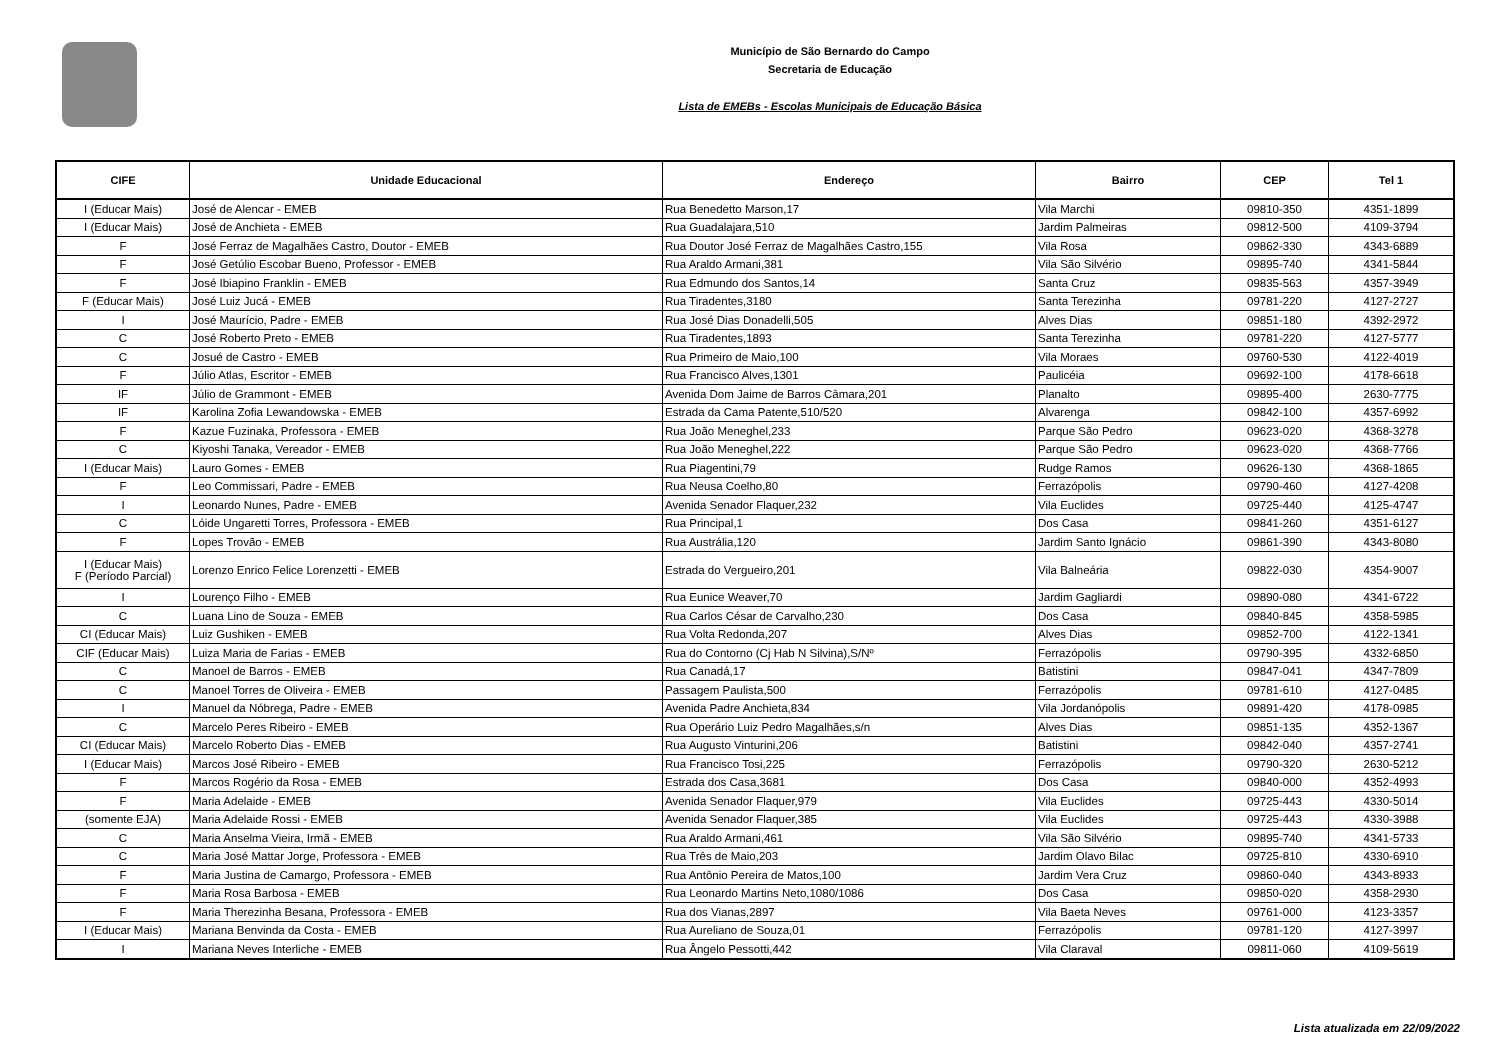Município de São Bernardo do Campo
Secretaria de Educação
Lista de EMEBs - Escolas Municipais de Educação Básica
| CIFE | Unidade Educacional | Endereço | Bairro | CEP | Tel 1 |
| --- | --- | --- | --- | --- | --- |
| I (Educar Mais) | José de Alencar - EMEB | Rua Benedetto Marson,17 | Vila Marchi | 09810-350 | 4351-1899 |
| I (Educar Mais) | José de Anchieta - EMEB | Rua Guadalajara,510 | Jardim Palmeiras | 09812-500 | 4109-3794 |
| F | José Ferraz de Magalhães Castro, Doutor - EMEB | Rua Doutor José Ferraz de Magalhães Castro,155 | Vila Rosa | 09862-330 | 4343-6889 |
| F | José Getúlio Escobar Bueno, Professor - EMEB | Rua Araldo Armani,381 | Vila São Silvério | 09895-740 | 4341-5844 |
| F | José Ibiapino Franklin - EMEB | Rua Edmundo dos Santos,14 | Santa Cruz | 09835-563 | 4357-3949 |
| F (Educar Mais) | José Luiz Jucá - EMEB | Rua Tiradentes,3180 | Santa Terezinha | 09781-220 | 4127-2727 |
| I | José Maurício, Padre - EMEB | Rua José Dias Donadelli,505 | Alves Dias | 09851-180 | 4392-2972 |
| C | José Roberto Preto - EMEB | Rua Tiradentes,1893 | Santa Terezinha | 09781-220 | 4127-5777 |
| C | Josué de Castro - EMEB | Rua Primeiro de Maio,100 | Vila Moraes | 09760-530 | 4122-4019 |
| F | Júlio Atlas, Escritor - EMEB | Rua Francisco Alves,1301 | Paulicéia | 09692-100 | 4178-6618 |
| IF | Júlio de Grammont - EMEB | Avenida Dom Jaime de Barros Câmara,201 | Planalto | 09895-400 | 2630-7775 |
| IF | Karolina Zofia Lewandowska - EMEB | Estrada da Cama Patente,510/520 | Alvarenga | 09842-100 | 4357-6992 |
| F | Kazue Fuzinaka, Professora - EMEB | Rua João Meneghel,233 | Parque São Pedro | 09623-020 | 4368-3278 |
| C | Kiyoshi Tanaka, Vereador - EMEB | Rua João Meneghel,222 | Parque São Pedro | 09623-020 | 4368-7766 |
| I (Educar Mais) | Lauro Gomes - EMEB | Rua Piagentini,79 | Rudge Ramos | 09626-130 | 4368-1865 |
| F | Leo Commissari, Padre - EMEB | Rua Neusa Coelho,80 | Ferrazópolis | 09790-460 | 4127-4208 |
| I | Leonardo Nunes, Padre - EMEB | Avenida Senador Flaquer,232 | Vila Euclides | 09725-440 | 4125-4747 |
| C | Lóide Ungaretti Torres, Professora - EMEB | Rua Principal,1 | Dos Casa | 09841-260 | 4351-6127 |
| F | Lopes Trovão - EMEB | Rua Austrália,120 | Jardim Santo Ignácio | 09861-390 | 4343-8080 |
| I (Educar Mais) F (Período Parcial) | Lorenzo Enrico Felice Lorenzetti - EMEB | Estrada do Vergueiro,201 | Vila Balneária | 09822-030 | 4354-9007 |
| I | Lourenço Filho - EMEB | Rua Eunice Weaver,70 | Jardim Gagliardi | 09890-080 | 4341-6722 |
| C | Luana Lino de Souza - EMEB | Rua Carlos César de Carvalho,230 | Dos Casa | 09840-845 | 4358-5985 |
| CI (Educar Mais) | Luiz Gushiken - EMEB | Rua Volta Redonda,207 | Alves Dias | 09852-700 | 4122-1341 |
| CIF (Educar Mais) | Luiza Maria de Farias - EMEB | Rua do Contorno (Cj Hab N Silvina),S/Nº | Ferrazópolis | 09790-395 | 4332-6850 |
| C | Manoel de Barros - EMEB | Rua Canadá,17 | Batistini | 09847-041 | 4347-7809 |
| C | Manoel Torres de Oliveira - EMEB | Passagem Paulista,500 | Ferrazópolis | 09781-610 | 4127-0485 |
| I | Manuel da Nóbrega, Padre - EMEB | Avenida Padre Anchieta,834 | Vila Jordanópolis | 09891-420 | 4178-0985 |
| C | Marcelo Peres Ribeiro - EMEB | Rua Operário Luiz Pedro Magalhães,s/n | Alves Dias | 09851-135 | 4352-1367 |
| CI (Educar Mais) | Marcelo Roberto Dias - EMEB | Rua Augusto Vinturini,206 | Batistini | 09842-040 | 4357-2741 |
| I (Educar Mais) | Marcos José Ribeiro - EMEB | Rua Francisco Tosi,225 | Ferrazópolis | 09790-320 | 2630-5212 |
| F | Marcos Rogério da Rosa - EMEB | Estrada dos Casa,3681 | Dos Casa | 09840-000 | 4352-4993 |
| F | Maria Adelaide - EMEB | Avenida Senador Flaquer,979 | Vila Euclides | 09725-443 | 4330-5014 |
| (somente EJA) | Maria Adelaide Rossi - EMEB | Avenida Senador Flaquer,385 | Vila Euclides | 09725-443 | 4330-3988 |
| C | Maria Anselma Vieira, Irmã - EMEB | Rua Araldo Armani,461 | Vila São Silvério | 09895-740 | 4341-5733 |
| C | Maria José Mattar Jorge, Professora - EMEB | Rua Três de Maio,203 | Jardim Olavo Bilac | 09725-810 | 4330-6910 |
| F | Maria Justina de Camargo, Professora - EMEB | Rua Antônio Pereira de Matos,100 | Jardim Vera Cruz | 09860-040 | 4343-8933 |
| F | Maria Rosa Barbosa - EMEB | Rua Leonardo Martins Neto,1080/1086 | Dos Casa | 09850-020 | 4358-2930 |
| F | Maria Therezinha Besana, Professora - EMEB | Rua dos Vianas,2897 | Vila Baeta Neves | 09761-000 | 4123-3357 |
| I (Educar Mais) | Mariana Benvinda da Costa - EMEB | Rua Aureliano de Souza,01 | Ferrazópolis | 09781-120 | 4127-3997 |
| I | Mariana Neves Interliche - EMEB | Rua Ângelo Pessotti,442 | Vila Claraval | 09811-060 | 4109-5619 |
Lista atualizada em 22/09/2022